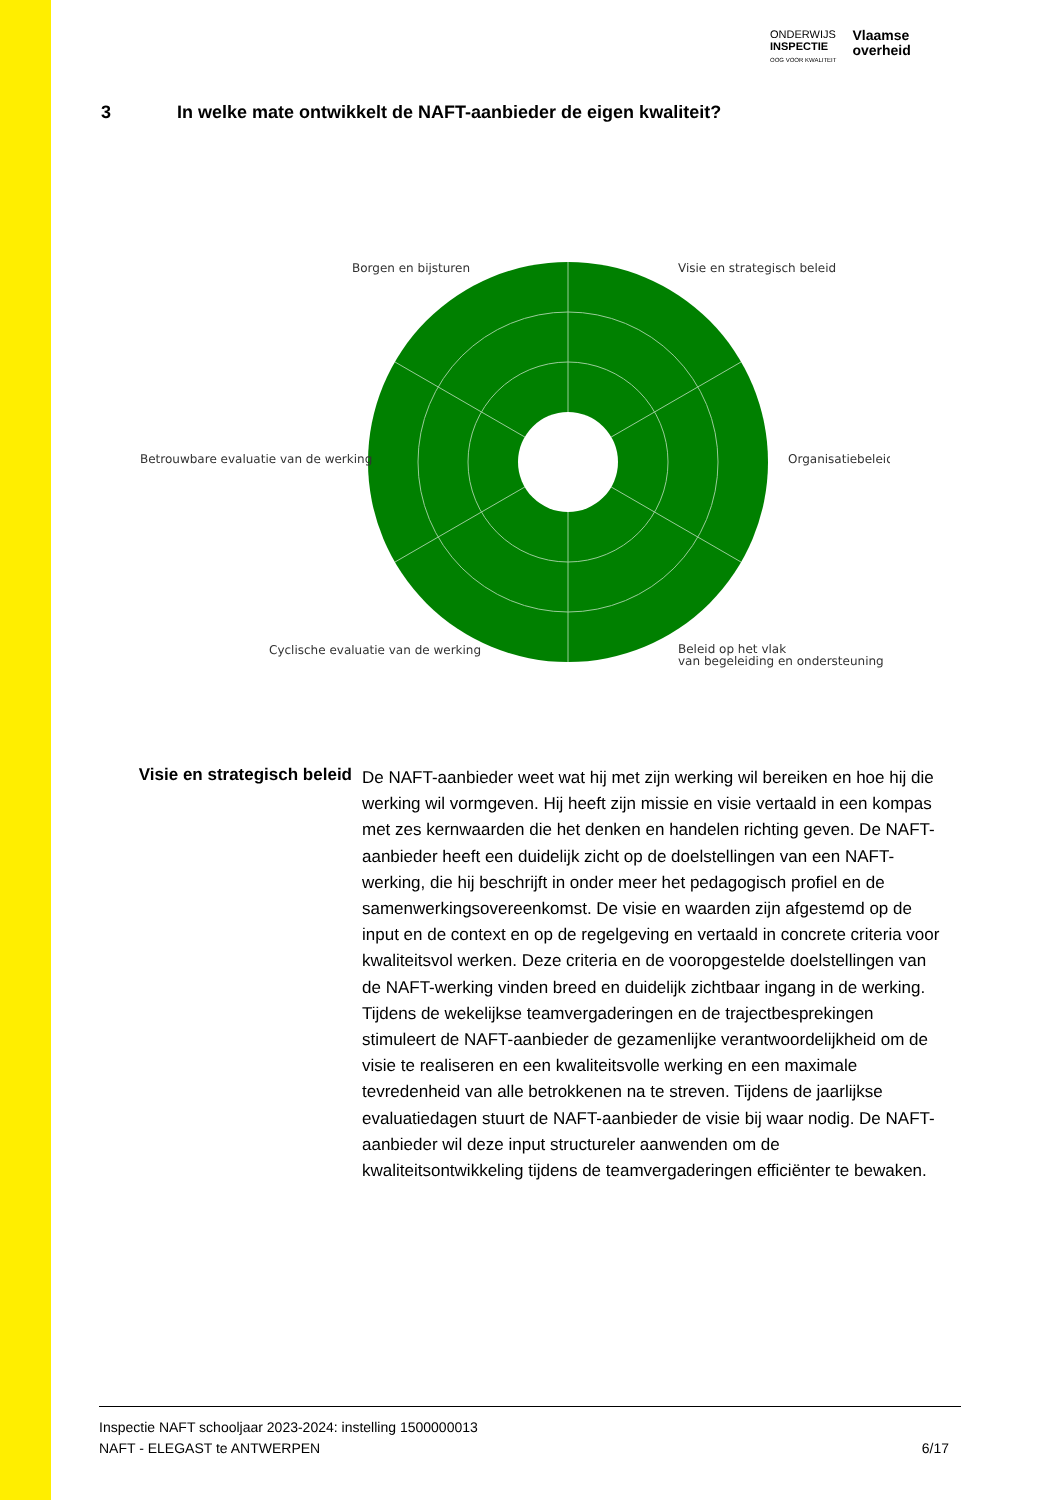ONDERWIJS
INSPECTIE
OOG VOOR KWALITEIT
Vlaamse
overheid
3 In welke mate ontwikkelt de NAFT-aanbieder de eigen kwaliteit?
Borgen en bijsturen
Visie en strategisch beleid
Betrouwbare evaluatie van de werking
Organisatiebeleid
Cyclische evaluatie van de werking
Beleid op het vlak
van begeleiding en ondersteuning
Visie en strategisch beleid
De NAFT-aanbieder weet wat hij met zijn werking wil bereiken en hoe hij die werking wil vormgeven. Hij heeft zijn missie en visie vertaald in een kompas met zes kernwaarden die het denken en handelen richting geven. De NAFT-aanbieder heeft een duidelijk zicht op de doelstellingen van een NAFT-werking, die hij beschrijft in onder meer het pedagogisch profiel en de samenwerkingsovereenkomst. De visie en waarden zijn afgestemd op de input en de context en op de regelgeving en vertaald in concrete criteria voor kwaliteitsvol werken. Deze criteria en de vooropgestelde doelstellingen van de NAFT-werking vinden breed en duidelijk zichtbaar ingang in de werking. Tijdens de wekelijkse teamvergaderingen en de trajectbesprekingen stimuleert de NAFT-aanbieder de gezamenlijke verantwoordelijkheid om de visie te realiseren en een kwaliteitsvolle werking en een maximale tevredenheid van alle betrokkenen na te streven. Tijdens de jaarlijkse evaluatiedagen stuurt de NAFT-aanbieder de visie bij waar nodig. De NAFT-aanbieder wil deze input structureler aanwenden om de kwaliteitsontwikkeling tijdens de teamvergaderingen efficiënter te bewaken.
Inspectie NAFT schooljaar 2023-2024: instelling 1500000013
NAFT - ELEGAST te ANTWERPEN 6/17